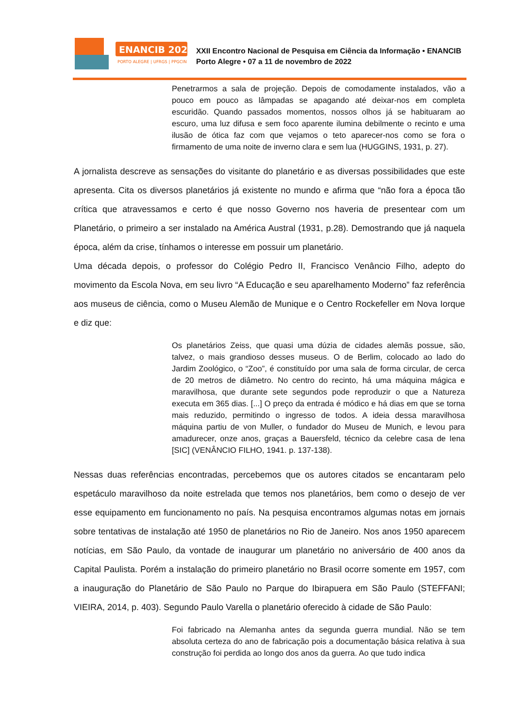ENANCIB 2022
PORTO ALEGRE | UFRGS | PPGCIN
XXII Encontro Nacional de Pesquisa em Ciência da Informação • ENANCIB
Porto Alegre • 07 a 11 de novembro de 2022
Penetrarmos a sala de projeção. Depois de comodamente instalados, vão a pouco em pouco as lâmpadas se apagando até deixar-nos em completa escuridão. Quando passados momentos, nossos olhos já se habituaram ao escuro, uma luz difusa e sem foco aparente ilumina debilmente o recinto e uma ilusão de ótica faz com que vejamos o teto aparecer-nos como se fora o firmamento de uma noite de inverno clara e sem lua (HUGGINS, 1931, p. 27).
A jornalista descreve as sensações do visitante do planetário e as diversas possibilidades que este apresenta. Cita os diversos planetários já existente no mundo e afirma que “não fora a época tão crítica que atravessamos e certo é que nosso Governo nos haveria de presentear com um Planetário, o primeiro a ser instalado na América Austral (1931, p.28). Demostrando que já naquela época, além da crise, tínhamos o interesse em possuir um planetário.
Uma década depois, o professor do Colégio Pedro II, Francisco Venâncio Filho, adepto do movimento da Escola Nova, em seu livro “A Educação e seu aparelhamento Moderno” faz referência aos museus de ciência, como o Museu Alemão de Munique e o Centro Rockefeller em Nova Iorque e diz que:
Os planetários Zeiss, que quasi uma dúzia de cidades alemãs possue, são, talvez, o mais grandioso desses museus. O de Berlim, colocado ao lado do Jardim Zoológico, o “Zoo”, é constituído por uma sala de forma circular, de cerca de 20 metros de diâmetro. No centro do recinto, há uma máquina mágica e maravilhosa, que durante sete segundos pode reproduzir o que a Natureza executa em 365 dias. [...] O preço da entrada é módico e há dias em que se torna mais reduzido, permitindo o ingresso de todos. A ideia dessa maravilhosa máquina partiu de von Muller, o fundador do Museu de Munich, e levou para amadurecer, onze anos, graças a Bauersfeld, técnico da celebre casa de Iena [SIC] (VENÂNCIO FILHO, 1941. p. 137-138).
Nessas duas referências encontradas, percebemos que os autores citados se encantaram pelo espetáculo maravilhoso da noite estrelada que temos nos planetários, bem como o desejo de ver esse equipamento em funcionamento no país. Na pesquisa encontramos algumas notas em jornais sobre tentativas de instalação até 1950 de planetários no Rio de Janeiro. Nos anos 1950 aparecem notícias, em São Paulo, da vontade de inaugurar um planetário no aniversário de 400 anos da Capital Paulista. Porém a instalação do primeiro planetário no Brasil ocorre somente em 1957, com a inauguração do Planetário de São Paulo no Parque do Ibirapuera em São Paulo (STEFFANI; VIEIRA, 2014, p. 403). Segundo Paulo Varella o planetário oferecido à cidade de São Paulo:
Foi fabricado na Alemanha antes da segunda guerra mundial. Não se tem absoluta certeza do ano de fabricação pois a documentação básica relativa à sua construção foi perdida ao longo dos anos da guerra. Ao que tudo indica